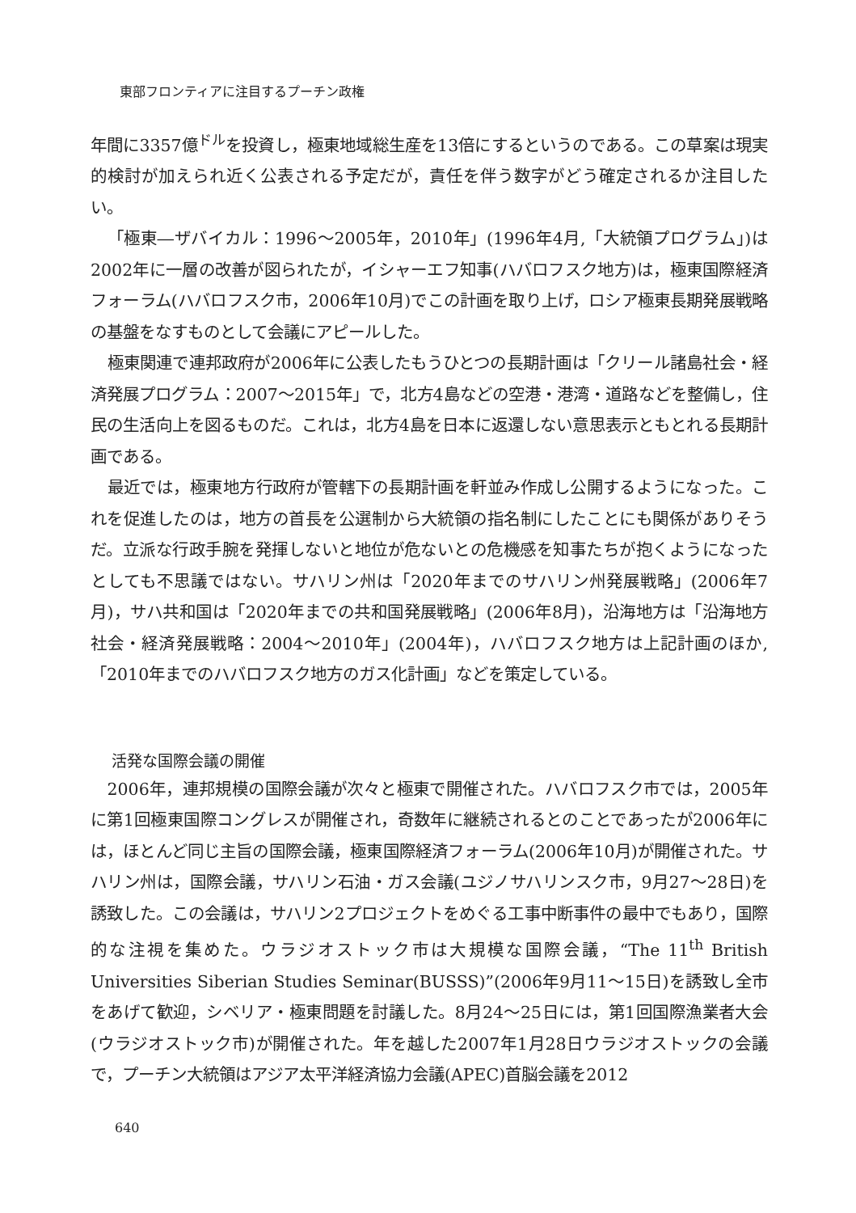東部フロンティアに注目するプーチン政権
年間に3357億<sup>ドル</sup>を投資し，極東地域総生産を13倍にするというのである。この草案は現実的検討が加えられ近く公表される予定だが，責任を伴う数字がどう確定されるか注目したい。
「極東―ザバイカル：1996～2005年，2010年」(1996年4月,「大統領プログラム」)は2002年に一層の改善が図られたが，イシャーエフ知事(ハバロフスク地方)は，極東国際経済フォーラム(ハバロフスク市，2006年10月)でこの計画を取り上げ，ロシア極東長期発展戦略の基盤をなすものとして会議にアピールした。
極東関連で連邦政府が2006年に公表したもうひとつの長期計画は「クリール諸島社会・経済発展プログラム：2007～2015年」で，北方4島などの空港・港湾・道路などを整備し，住民の生活向上を図るものだ。これは，北方4島を日本に返還しない意思表示ともとれる長期計画である。
最近では，極東地方行政府が管轄下の長期計画を軒並み作成し公開するようになった。これを促進したのは，地方の首長を公選制から大統領の指名制にしたことにも関係がありそうだ。立派な行政手腕を発揮しないと地位が危ないとの危機感を知事たちが抱くようになったとしても不思議ではない。サハリン州は「2020年までのサハリン州発展戦略」(2006年7月)，サハ共和国は「2020年までの共和国発展戦略」(2006年8月)，沿海地方は「沿海地方社会・経済発展戦略：2004～2010年」(2004年)，ハバロフスク地方は上記計画のほか,「2010年までのハバロフスク地方のガス化計画」などを策定している。
活発な国際会議の開催
2006年，連邦規模の国際会議が次々と極東で開催された。ハバロフスク市では，2005年に第1回極東国際コングレスが開催され，奇数年に継続されるとのことであったが2006年には，ほとんど同じ主旨の国際会議，極東国際経済フォーラム(2006年10月)が開催された。サハリン州は，国際会議，サハリン石油・ガス会議(ユジノサハリンスク市，9月27～28日)を誘致した。この会議は，サハリン2プロジェクトをめぐる工事中断事件の最中でもあり，国際的な注視を集めた。ウラジオストック市は大規模な国際会議，“The 11<sup>th</sup> British Universities Siberian Studies Seminar(BUSSS)”(2006年9月11～15日)を誘致し全市をあげて歓迎，シベリア・極東問題を討議した。8月24～25日には，第1回国際漁業者大会(ウラジオストック市)が開催された。年を越した2007年1月28日ウラジオストックの会議で，プーチン大統領はアジア太平洋経済協力会議(APEC)首脳会議を2012
640